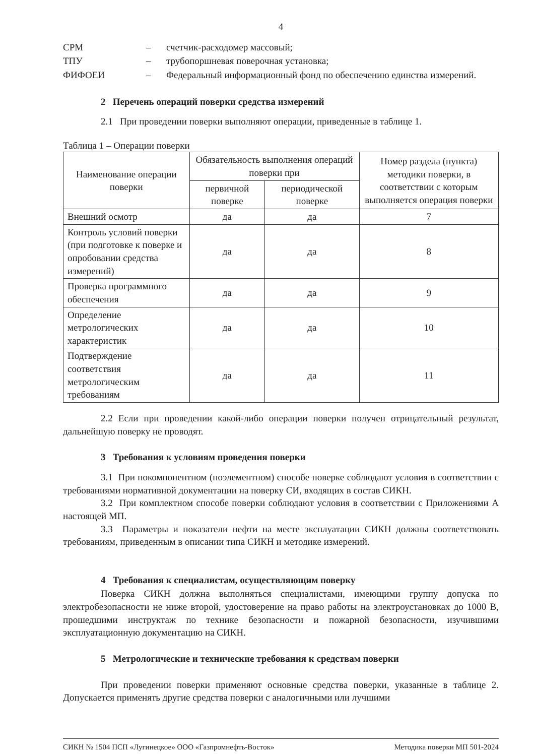4
СРМ
–
счетчик-расходомер массовый;
ТПУ
–
трубопоршневая поверочная установка;
ФИФОЕИ
–
Федеральный информационный фонд по обеспечению единства измерений.
2 Перечень операций поверки средства измерений
2.1 При проведении поверки выполняют операции, приведенные в таблице 1.
Таблица 1 – Операции поверки
| Наименование операции поверки | Обязательность выполнения операций поверки при | | Номер раздела (пункта) методики поверки, в соответствии с которым выполняется операция поверки |
| --- | --- | --- | --- |
| | первичной поверке | периодической поверке | |
| Внешний осмотр | да | да | 7 |
| Контроль условий поверки (при подготовке к поверке и опробовании средства измерений) | да | да | 8 |
| Проверка программного обеспечения | да | да | 9 |
| Определение метрологических характеристик | да | да | 10 |
| Подтверждение соответствия метрологическим требованиям | да | да | 11 |
2.2 Если при проведении какой-либо операции поверки получен отрицательный результат, дальнейшую поверку не проводят.
3 Требования к условиям проведения поверки
3.1 При покомпонентном (поэлементном) способе поверке соблюдают условия в соответствии с требованиями нормативной документации на поверку СИ, входящих в состав СИКН.
3.2 При комплектном способе поверки соблюдают условия в соответствии с Приложениями А настоящей МП.
3.3 Параметры и показатели нефти на месте эксплуатации СИКН должны соответствовать требованиям, приведенным в описании типа СИКН и методике измерений.
4 Требования к специалистам, осуществляющим поверку
Поверка СИКН должна выполняться специалистами, имеющими группу допуска по электробезопасности не ниже второй, удостоверение на право работы на электроустановках до 1000 В, прошедшими инструктаж по технике безопасности и пожарной безопасности, изучившими эксплуатационную документацию на СИКН.
5 Метрологические и технические требования к средствам поверки
При проведении поверки применяют основные средства поверки, указанные в таблице 2. Допускается применять другие средства поверки с аналогичными или лучшими
СИКН № 1504 ПСП «Лугинецкое» ООО «Газпромнефть-Восток» Методика поверки МП 501-2024